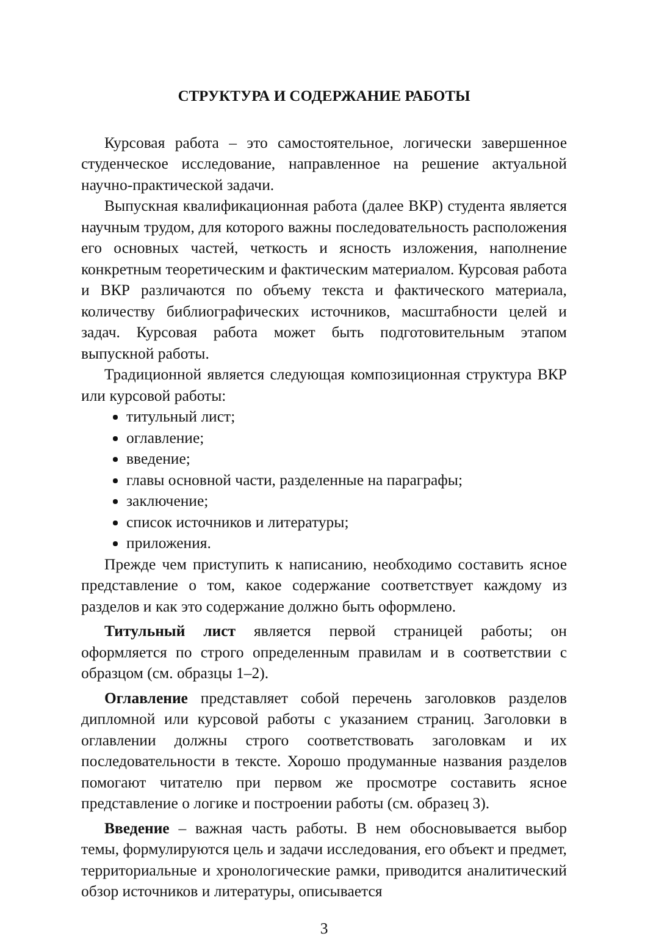СТРУКТУРА И СОДЕРЖАНИЕ РАБОТЫ
Курсовая работа – это самостоятельное, логически завершенное студенческое исследование, направленное на решение актуальной научно-практической задачи.
Выпускная квалификационная работа (далее ВКР) студента является научным трудом, для которого важны последовательность расположения его основных частей, четкость и ясность изложения, наполнение конкретным теоретическим и фактическим материалом. Курсовая работа и ВКР различаются по объему текста и фактического материала, количеству библиографических источников, масштабности целей и задач. Курсовая работа может быть подготовительным этапом выпускной работы.
Традиционной является следующая композиционная структура ВКР или курсовой работы:
титульный лист;
оглавление;
введение;
главы основной части, разделенные на параграфы;
заключение;
список источников и литературы;
приложения.
Прежде чем приступить к написанию, необходимо составить ясное представление о том, какое содержание соответствует каждому из разделов и как это содержание должно быть оформлено.
Титульный лист является первой страницей работы; он оформляется по строго определенным правилам и в соответствии с образцом (см. образцы 1–2).
Оглавление представляет собой перечень заголовков разделов дипломной или курсовой работы с указанием страниц. Заголовки в оглавлении должны строго соответствовать заголовкам и их последовательности в тексте. Хорошо продуманные названия разделов помогают читателю при первом же просмотре составить ясное представление о логике и построении работы (см. образец 3).
Введение – важная часть работы. В нем обосновывается выбор темы, формулируются цель и задачи исследования, его объект и предмет, территориальные и хронологические рамки, приводится аналитический обзор источников и литературы, описывается
3